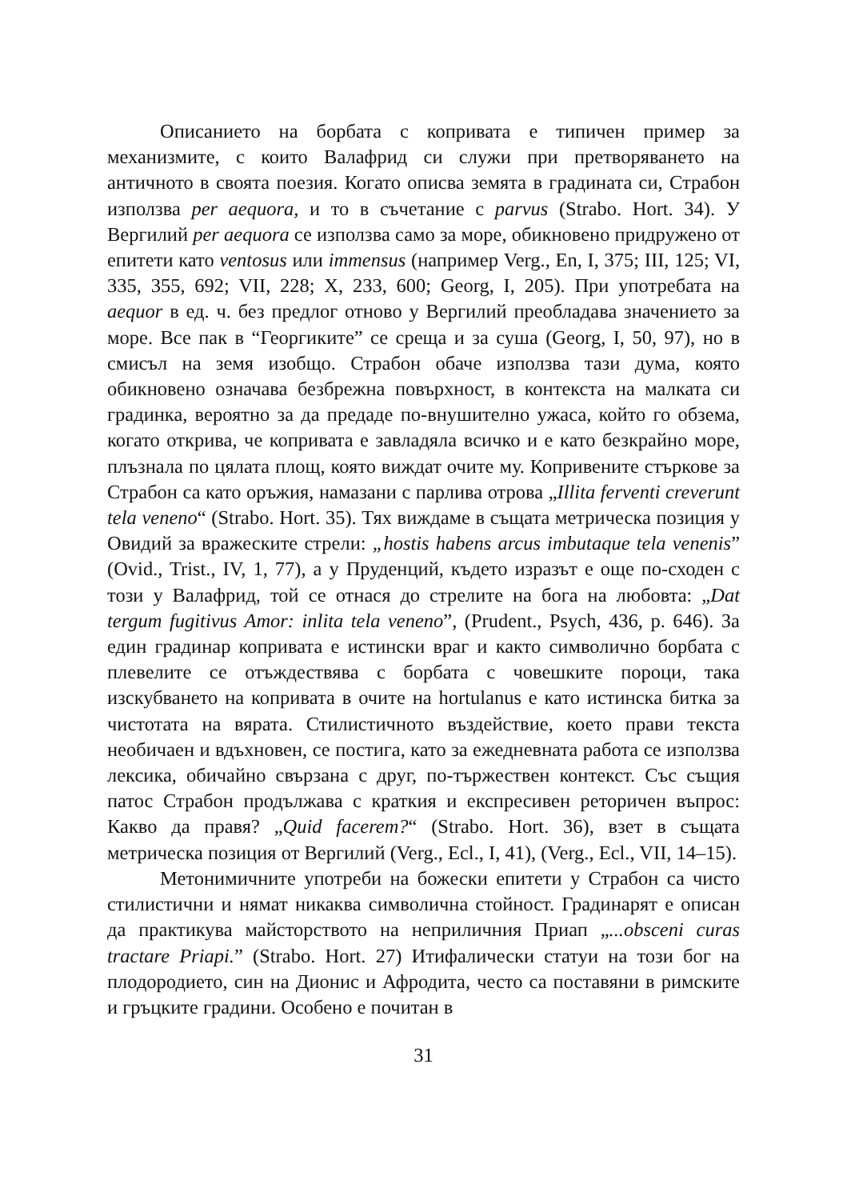Описанието на борбата с копривата е типичен пример за механизмите, с които Валафрид си служи при претворяването на античното в своята поезия. Когато описва земята в градината си, Страбон използва per aequora, и то в съчетание с parvus (Strabo. Hort. 34). У Вергилий per aequora се използва само за море, обикновено придружено от епитети като ventosus или immensus (например Verg., En, I, 375; III, 125; VI, 335, 355, 692; VII, 228; X, 233, 600; Georg, I, 205). При употребата на aequor в ед. ч. без предлог отново у Вергилий преобладава значението за море. Все пак в “Георгиките” се среща и за суша (Georg, I, 50, 97), но в смисъл на земя изобщо. Страбон обаче използва тази дума, която обикновено означава безбрежна повърхност, в контекста на малката си градинка, вероятно за да предаде по-внушително ужаса, който го обзема, когато открива, че копривата е завладяла всичко и е като безкрайно море, плъзнала по цялата площ, която виждат очите му. Копривените стъркове за Страбон са като оръжия, намазани с парлива отрова „Illita ferventi creverunt tela veneno“ (Strabo. Hort. 35). Тях виждаме в същата метрическа позиция у Овидий за вражеските стрели: „hostis habens arcus imbutaque tela venenis” (Ovid., Trist., IV, 1, 77), а у Пруденций, където изразът е още по-сходен с този у Валафрид, той се отнася до стрелите на бога на любовта: „Dat tergum fugitivus Amor: inlita tela veneno”, (Prudent., Psych, 436, p. 646). За един градинар копривата е истински враг и както символично борбата с плевелите се отъждествява с борбата с човешките пороци, така изскубването на копривата в очите на hortulanus е като истинска битка за чистотата на вярата. Стилистичното въздействие, което прави текста необичаен и вдъхновен, се постига, като за ежедневната работа се използва лексика, обичайно свързана с друг, по-тържествен контекст. Със същия патос Страбон продължава с краткия и експресивен реторичен въпрос: Какво да правя? „Quid facerem?“ (Strabo. Hort. 36), взет в същата метрическа позиция от Вергилий (Verg., Ecl., I, 41), (Verg., Ecl., VII, 14–15).
Метонимичните употреби на божески епитети у Страбон са чисто стилистични и нямат никаква символична стойност. Градинарят е описан да практикува майсторството на неприличния Приап „...obsceni curas tractare Priapi.” (Strabo. Hort. 27) Итифалически статуи на този бог на плодородието, син на Дионис и Афродита, често са поставяни в римските и гръцките градини. Особено е почитан в
31